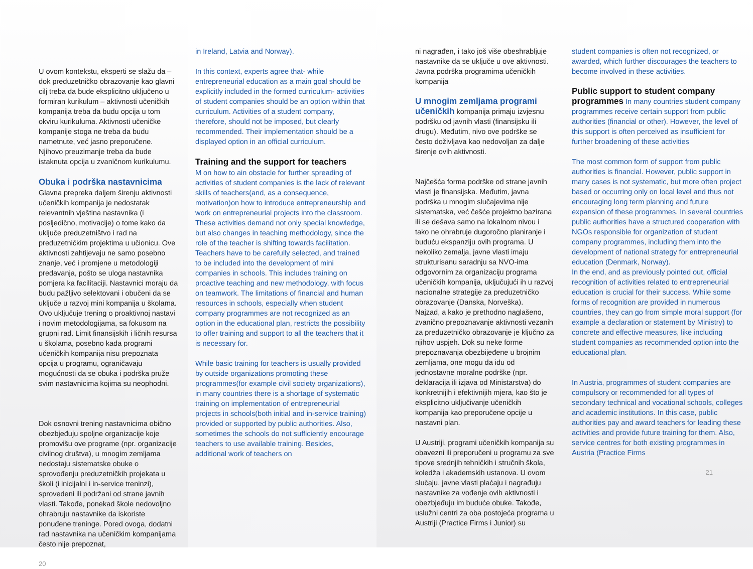U ovom kontekstu, eksperti se slažu da – dok preduzetničko obrazovanje kao glavni cilj treba da bude eksplicitno uključeno u formiran kurikulum – aktivnosti učeničkih kompanija treba da budu opcija u tom okviru kurikuluma. Aktivnosti učeničke kompanije stoga ne treba da budu nametnute, već jasno preporučene. Njihovo preuzimanje treba da bude istaknuta opcija u zvaničnom kurikulumu.
Obuka i podrška nastavnicima
Glavna prepreka daljem širenju aktivnosti učeničkih kompanija je nedostatak relevantnih vještina nastavnika (i posljedično, motivacije) o tome kako da uključe preduzetništvo i rad na preduzetničkim projektima u učionicu. Ove aktivnosti zahtijevaju ne samo posebno znanje, već i promjene u metodologiji predavanja, pošto se uloga nastavnika pomjera ka facilitaciji. Nastavnici moraju da budu pažljivo selektovani i obučeni da se uključe u razvoj mini kompanija u školama. Ovo uključuje trening o proaktivnoj nastavi i novim metodologijama, sa fokusom na grupni rad. Limit finansijskih i ličnih resursa u školama, posebno kada programi učeničkih kompanija nisu prepoznata opcija u programu, ograničavaju mogućnosti da se obuka i podrška pruže svim nastavnicima kojima su neophodni.
Dok osnovni trening nastavnicima obično obezbjeđuju spoljne organizacije koje promovišu ove programe (npr. organizacije civilnog društva), u mnogim zemljama nedostaju sistematske obuke o sprovođenju preduzetničkih projekata u školi (i inicijalni i in-service treninzi), sprovedeni ili podržani od strane javnih vlasti. Takođe, ponekad škole nedovoljno ohrabruju nastavnike da iskoriste ponuđene treninge. Pored ovoga, dodatni rad nastavnika na učeničkim kompanijama često nije prepoznat,
20
in Ireland, Latvia and Norway).
In this context, experts agree that- while entrepreneurial education as a main goal should be explicitly included in the formed curriculum- activities of student companies should be an option within that curriculum. Activities of a student company, therefore, should not be imposed, but clearly recommended. Their implementation should be a displayed option in an official curriculum.
Training and the support for teachers
M on how to ain obstacle for further spreading of activities of student companies is the lack of relevant skills of teachers(and, as a consequence, motivation)on how to introduce entrepreneurship and work on entrepreneurial projects into the classroom. These activities demand not only special knowledge, but also changes in teaching methodology, since the role of the teacher is shifting towards facilitation. Teachers have to be carefully selected, and trained to be included into the development of mini companies in schools. This includes training on proactive teaching and new methodology, with focus on teamwork. The limitations of financial and human resources in schools, especially when student company programmes are not recognized as an option in the educational plan, restricts the possibility to offer training and support to all the teachers that it is necessary for.
While basic training for teachers is usually provided by outside organizations promoting these programmes(for example civil society organizations), in many countries there is a shortage of systematic training on implementation of entrepreneurial projects in schools(both initial and in-service training) provided or supported by public authorities. Also, sometimes the schools do not sufficiently encourage teachers to use available training. Besides, additional work of teachers on
ni nagrađen, i tako još više obeshrabljuje nastavnike da se uključe u ove aktivnosti.
Javna podrška programima učeničkih kompanija
U mnogim zemljama programi učeničkih kompanija primaju izvjesnu podršku od javnih vlasti (finansijsku ili drugu). Međutim, nivo ove podrške se često doživljava kao nedovoljan za dalje širenje ovih aktivnosti.
Najčešća forma podrške od strane javnih vlasti je finansijska. Međutim, javna podrška u mnogim slučajevima nije sistematska, već češće projektno bazirana ili se dešava samo na lokalnom nivou i tako ne ohrabruje dugoročno planiranje i buduću ekspanziju ovih programa. U nekoliko zemalja, javne vlasti imaju strukturisanu saradnju sa NVO-ima odgovornim za organizaciju programa učeničkih kompanija, uključujući ih u razvoj nacionalne strategije za preduzetničko obrazovanje (Danska, Norveška).
Najzad, a kako je prethodno naglašeno, zvanično prepoznavanje aktivnosti vezanih za preduzetničko obrazovanje je ključno za njihov uspjeh. Dok su neke forme prepoznavanja obezbijeđene u brojnim zemljama, one mogu da idu od jednostavne moralne podrške (npr. deklaracija ili izjava od Ministarstva) do konkretnijih i efektivnijih mjera, kao što je eksplicitno uključivanje učeničkih kompanija kao preporučene opcije u nastavni plan.
U Austriji, programi učeničkih kompanija su obavezni ili preporučeni u programu za sve tipove srednjih tehničkih i stručnih škola, koledža i akademskih ustanova. U ovom slučaju, javne vlasti plaćaju i nagrađuju nastavnike za vođenje ovih aktivnosti i obezbjeđuju im buduće obuke. Takođe, uslužni centri za oba postojeća programa u Austriji (Practice Firms i Junior) su
student companies is often not recognized, or awarded, which further discourages the teachers to become involved in these activities.
Public support to student company programmes In many countries student company programmes receive certain support from public authorities (financial or other). However, the level of this support is often perceived as insufficient for further broadening of these activities
The most common form of support from public authorities is financial. However, public support in many cases is not systematic, but more often project based or occurring only on local level and thus not encouraging long term planning and future expansion of these programmes. In several countries public authorities have a structured cooperation with NGOs responsible for organization of student company programmes, including them into the development of national strategy for entrepreneurial education (Denmark, Norway).
In the end, and as previously pointed out, official recognition of activities related to entrepreneurial education is crucial for their success. While some forms of recognition are provided in numerous countries, they can go from simple moral support (for example a declaration or statement by Ministry) to concrete and effective measures, like including student companies as recommended option into the educational plan.
In Austria, programmes of student companies are compulsory or recommended for all types of secondary technical and vocational schools, colleges and academic institutions. In this case, public authorities pay and award teachers for leading these activities and provide future training for them. Also, service centres for both existing programmes in Austria (Practice Firms
21